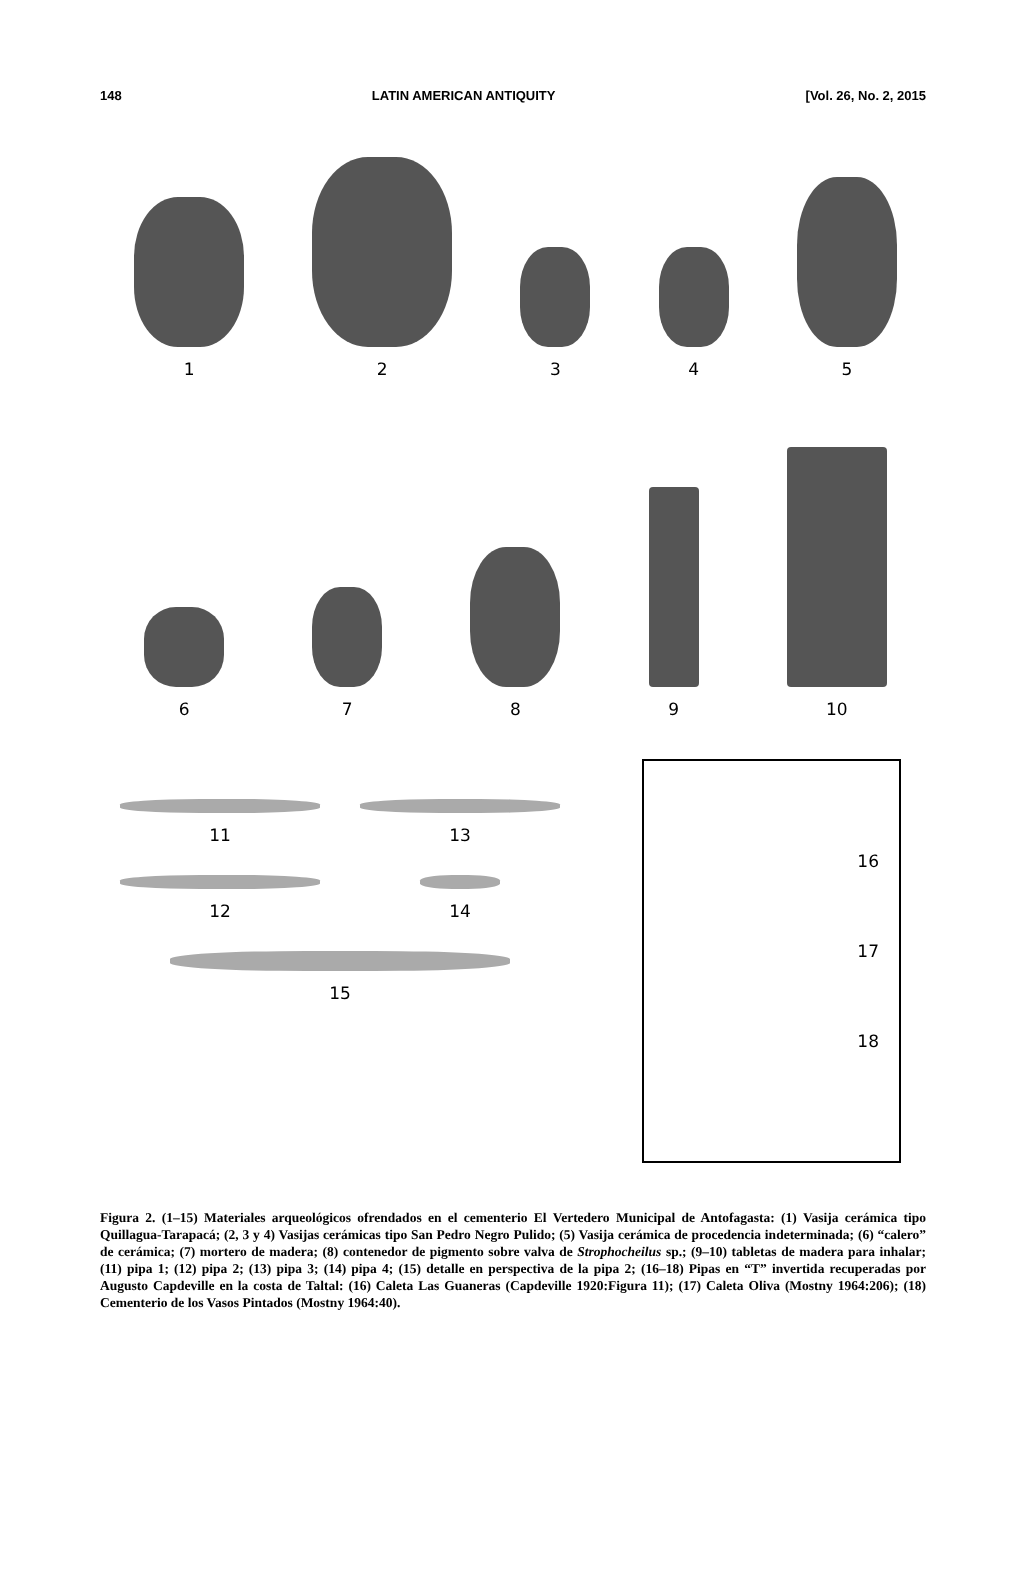148 LATIN AMERICAN ANTIQUITY [Vol. 26, No. 2, 2015
1
2
3
4
5
6
7
8
9
10
11
13
12
14
15
16
17
18
Figura 2. (1–15) Materiales arqueológicos ofrendados en el cementerio El Vertedero Municipal de Antofagasta: (1) Vasija cerámica tipo Quillagua-Tarapacá; (2, 3 y 4) Vasijas cerámicas tipo San Pedro Negro Pulido; (5) Vasija cerámica de procedencia indeterminada; (6) “calero” de cerámica; (7) mortero de madera; (8) contenedor de pigmento sobre valva de Strophocheilus sp.; (9–10) tabletas de madera para inhalar; (11) pipa 1; (12) pipa 2; (13) pipa 3; (14) pipa 4; (15) detalle en perspectiva de la pipa 2; (16–18) Pipas en “T” invertida recuperadas por Augusto Capdeville en la costa de Taltal: (16) Caleta Las Guaneras (Capdeville 1920:Figura 11); (17) Caleta Oliva (Mostny 1964:206); (18) Cementerio de los Vasos Pintados (Mostny 1964:40).